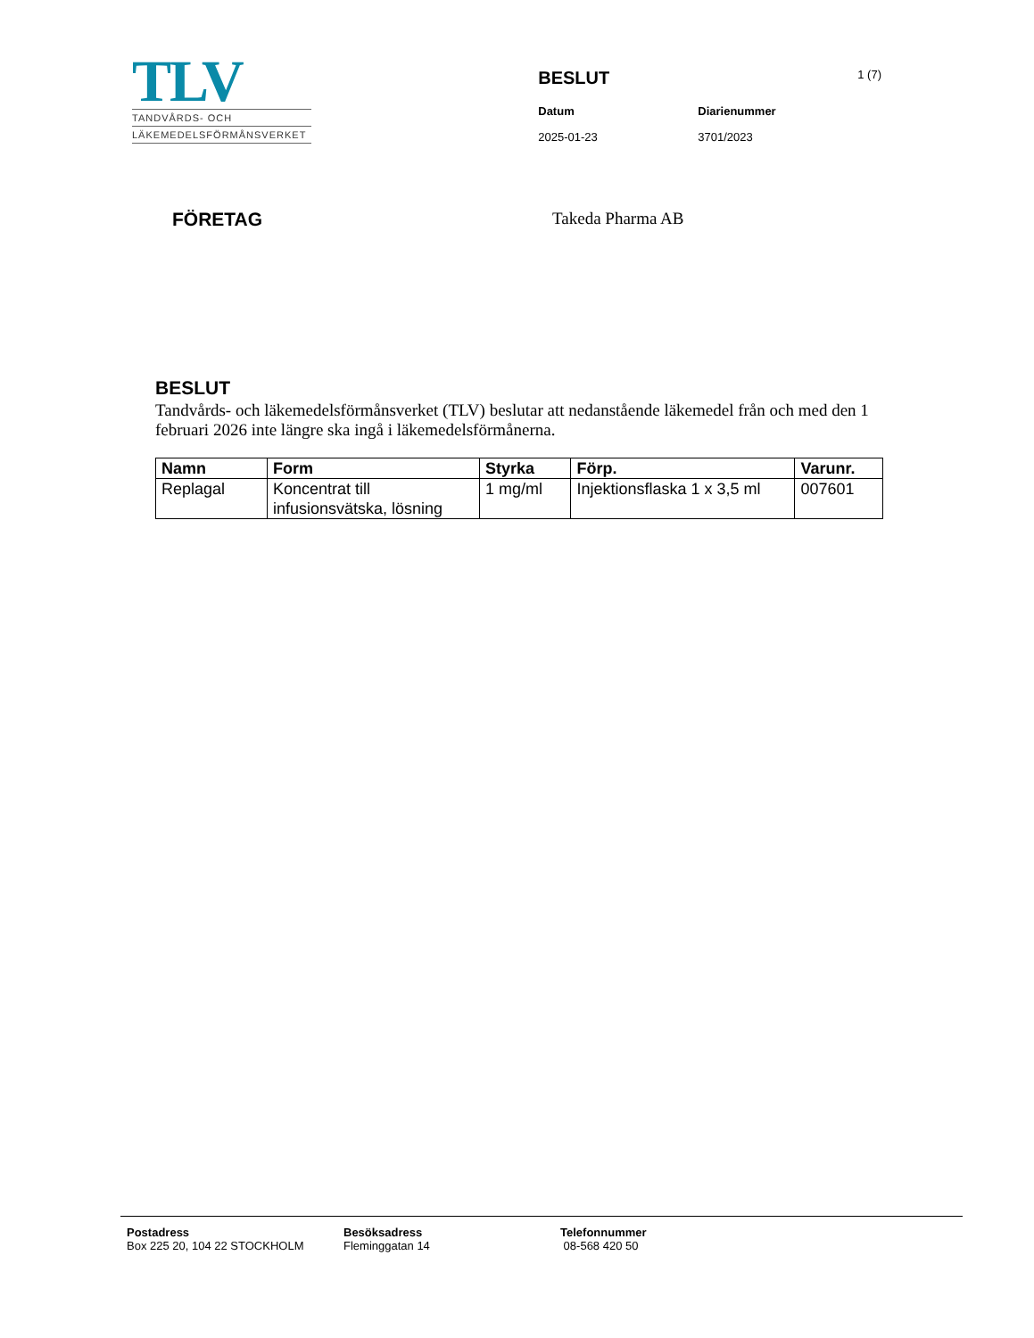TLV
TANDVÅRDS- OCH
LÄKEMEDELSFÖRMÅNSVERKET
BESLUT 1 (7)
Datum Diarienummer 2025-01-23 3701/2023
FÖRETAG Takeda Pharma AB
BESLUT
Tandvårds- och läkemedelsförmånsverket (TLV) beslutar att nedanstående läkemedel från och med den 1 februari 2026 inte längre ska ingå i läkemedelsförmånerna.
| Namn | Form | Styrka | Förp. | Varunr. |
| --- | --- | --- | --- | --- |
| Replagal | Koncentrat till infusionsvätska, lösning | 1 mg/ml | Injektionsflaska 1 x 3,5 ml | 007601 |
Postadress
Box 225 20, 104 22 STOCKHOLM
Besöksadress
Fleminggatan 14
Telefonnummer
08-568 420 50